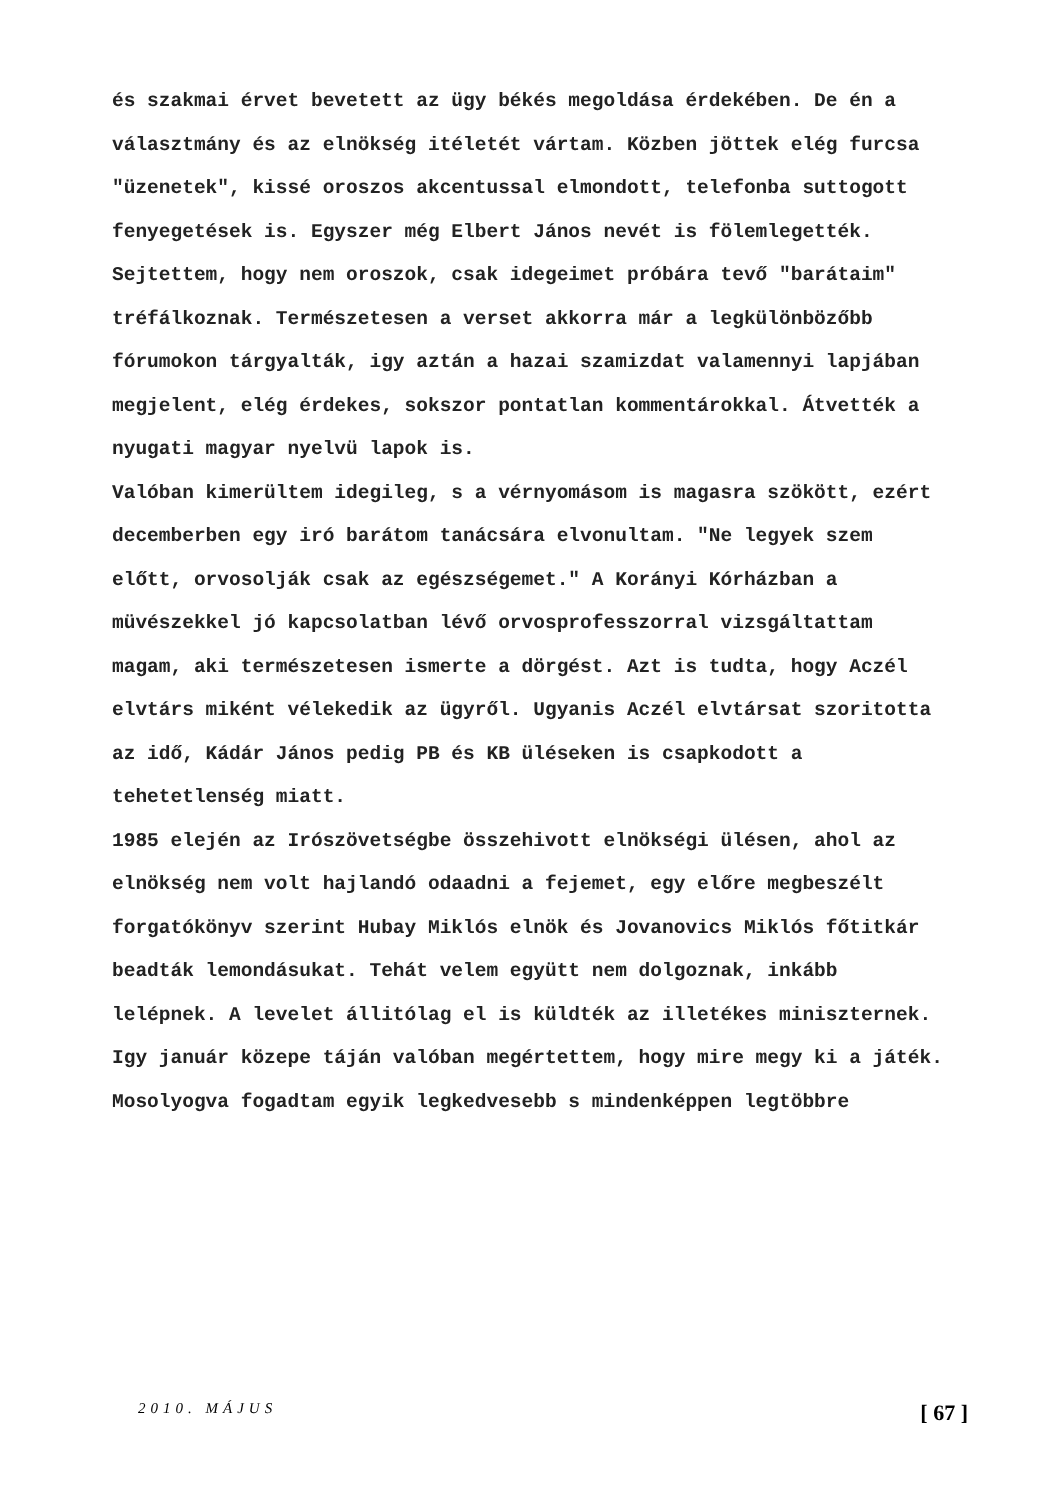és szakmai érvet bevetett az ügy békés megoldása érdekében. De én a választmány és az elnökség itéletét vártam. Közben jöttek elég furcsa "üzenetek", kissé oroszos akcentussal elmondott, telefonba suttogott fenyegetések is. Egyszer még Elbert János nevét is fölemlegették. Sejtettem, hogy nem oroszok, csak idegeimet próbára tevő "barátaim" tréfálkoznak. Természetesen a verset akkorra már a legkülönbözőbb fórumokon tárgyalták, igy aztán a hazai szamizdat valamennyi lapjában megjelent, elég érdekes, sokszor pontatlan kommentárokkal. Átvették a nyugati magyar nyelvü lapok is.
Valóban kimerültem idegileg, s a vérnyomásom is magasra szökött, ezért decemberben egy iró barátom tanácsára elvonultam. "Ne legyek szem előtt, orvosolják csak az egészségemet." A Korányi Kórházban a müvészekkel jó kapcsolatban lévő orvosprofesszorral vizsgáltattam magam, aki természetesen ismerte a dörgést. Azt is tudta, hogy Aczél elvtárs miként vélekedik az ügyről. Ugyanis Aczél elvtársat szoritotta az idő, Kádár János pedig PB és KB üléseken is csapkodott a tehetetlenség miatt.
1985 elején az Irószövetségbe összehivott elnökségi ülésen, ahol az elnökség nem volt hajlandó odaadni a fejemet, egy előre megbeszélt forgatókönyv szerint Hubay Miklós elnök és Jovanovics Miklós főtitkár beadták lemondásukat. Tehát velem együtt nem dolgoznak, inkább lelépnek. A levelet állitólag el is küldték az illetékes miniszternek. Igy január közepe táján valóban megértettem, hogy mire megy ki a játék. Mosolyogva fogadtam egyik legkedvesebb s mindenképpen legtöbbre
2010. MÁJUS [ 67 ]